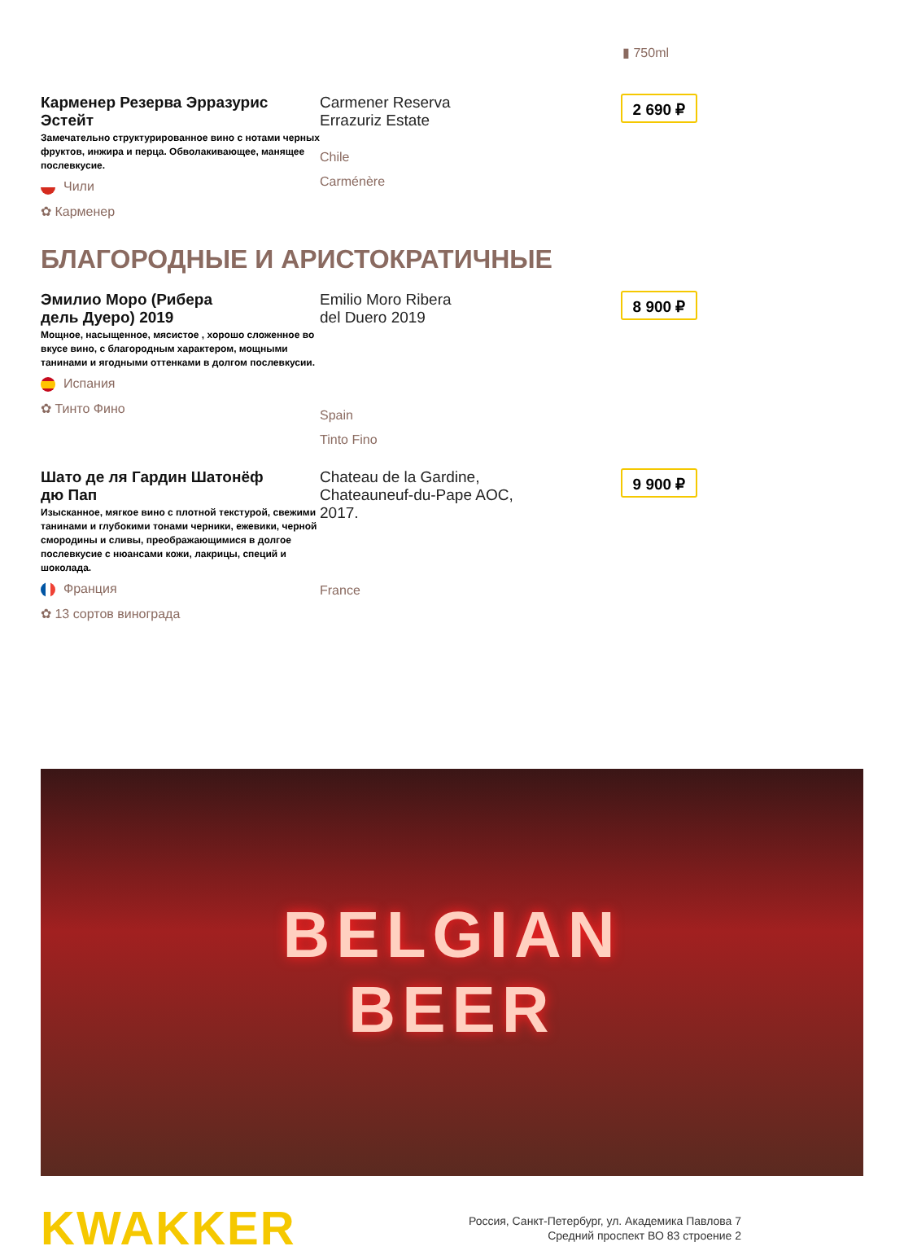▮ 750ml
Карменер Резерва Эрразурис Эстейт
Замечательно структурированное вино с нотами черных фруктов, инжира и перца. Обволакивающее, манящее послевкусие.
Чили
✿ Карменер
Carmener Reserva
Errazuriz Estate
Chile
Carménère
2 690 ₽
БЛАГОРОДНЫЕ И АРИСТОКРАТИЧНЫЕ
Эмилио Моро (Рибера
дель Дуеро) 2019
Мощное, насыщенное, мясистое , хорошо сложенное во вкусе вино, с благородным характером, мощными танинами и ягодными оттенками в долгом послевкусии.
Испания
✿ Тинто Фино
Emilio Moro Ribera
del Duero 2019
Spain
Tinto Fino
8 900 ₽
Шато де ля Гардин Шатонёф
дю Пап
Изысканное, мягкое вино с плотной текстурой, свежими танинами и глубокими тонами черники, ежевики, черной смородины и сливы, преображающимися в долгое послевкусие с нюансами кожи, лакрицы, специй и шоколада.
Франция
✿ 13 сортов винограда
Chateau de la Gardine,
Chateauneuf-du-Pape AOC,
2017.
France
9 900 ₽
BELGIAN
BEER
KWAKKER
Россия, Санкт-Петербург, ул. Академика Павлова 7
Средний проспект ВО 83 строение 2